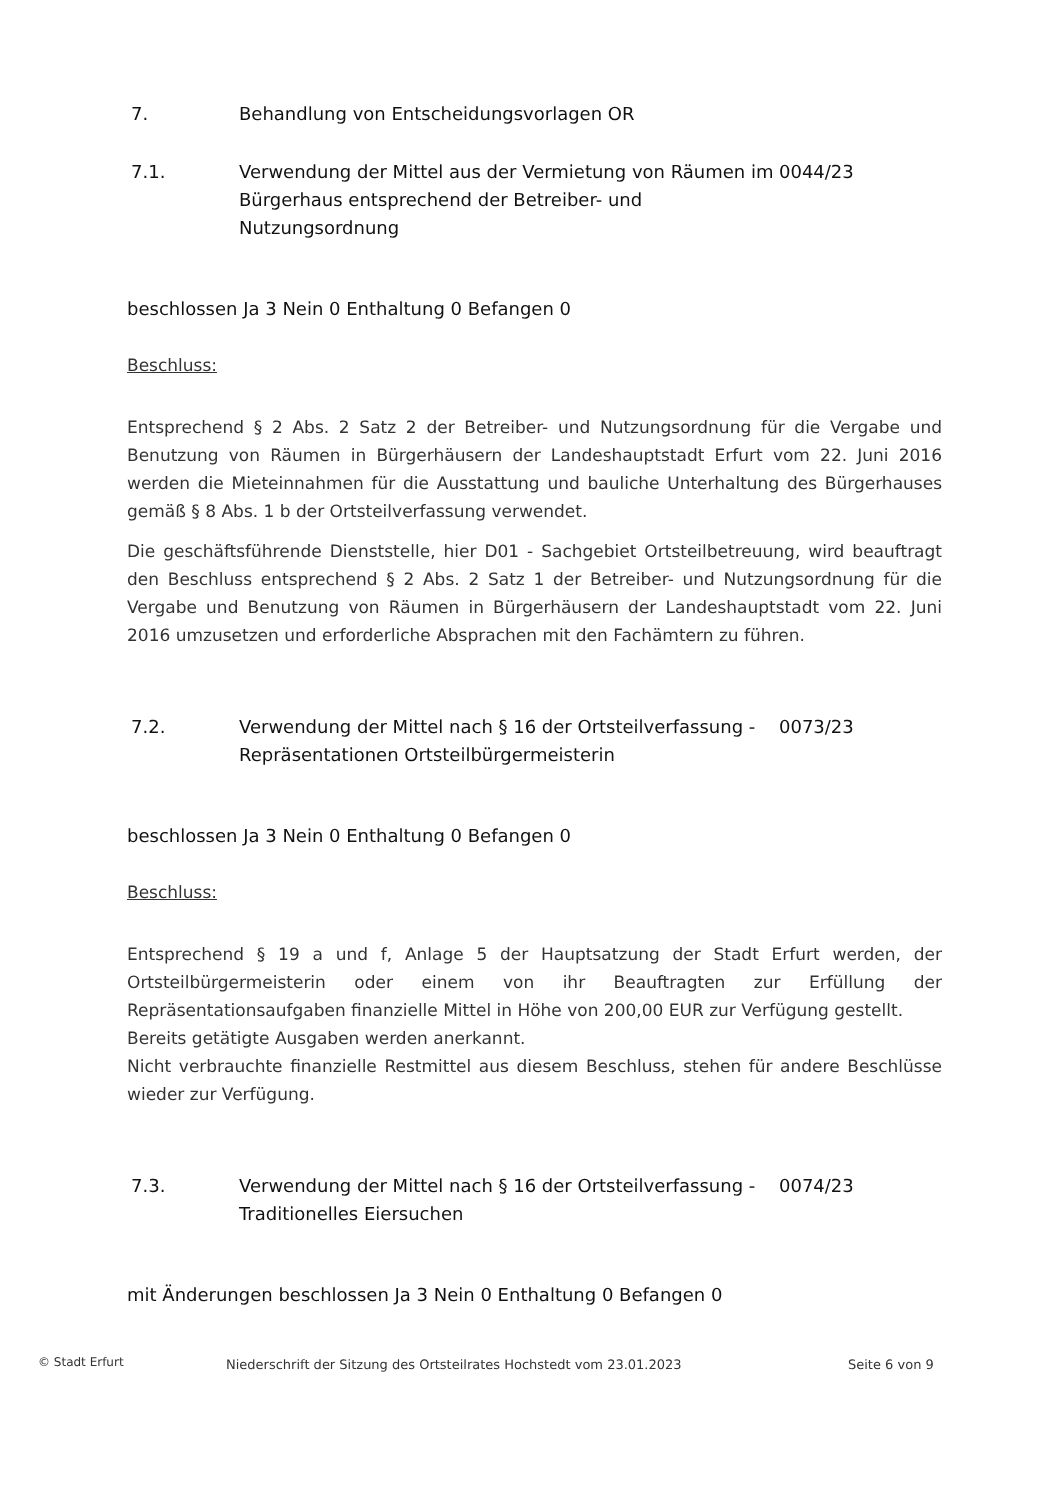7. Behandlung von Entscheidungsvorlagen OR
7.1. Verwendung der Mittel aus der Vermietung von Räumen im Bürgerhaus entsprechend der Betreiber- und Nutzungsordnung
0044/23
beschlossen Ja 3 Nein 0 Enthaltung 0 Befangen 0
Beschluss:
Entsprechend § 2 Abs. 2 Satz 2 der Betreiber- und Nutzungsordnung für die Vergabe und Benutzung von Räumen in Bürgerhäusern der Landeshauptstadt Erfurt vom 22. Juni 2016 werden die Mieteinnahmen für die Ausstattung und bauliche Unterhaltung des Bürgerhauses gemäß § 8 Abs. 1 b der Ortsteilverfassung verwendet.
Die geschäftsführende Dienststelle, hier D01 - Sachgebiet Ortsteilbetreuung, wird beauftragt den Beschluss entsprechend § 2 Abs. 2 Satz 1 der Betreiber- und Nutzungsordnung für die Vergabe und Benutzung von Räumen in Bürgerhäusern der Landeshauptstadt vom 22. Juni 2016 umzusetzen und erforderliche Absprachen mit den Fachämtern zu führen.
7.2. Verwendung der Mittel nach § 16 der Ortsteilverfassung - Repräsentationen Ortsteilbürgermeisterin
0073/23
beschlossen Ja 3 Nein 0 Enthaltung 0 Befangen 0
Beschluss:
Entsprechend § 19 a und f, Anlage 5 der Hauptsatzung der Stadt Erfurt werden, der Ortsteilbürgermeisterin oder einem von ihr Beauftragten zur Erfüllung der Repräsentationsaufgaben finanzielle Mittel in Höhe von 200,00 EUR zur Verfügung gestellt.
Bereits getätigte Ausgaben werden anerkannt.
Nicht verbrauchte finanzielle Restmittel aus diesem Beschluss, stehen für andere Beschlüsse wieder zur Verfügung.
7.3. Verwendung der Mittel nach § 16 der Ortsteilverfassung - Traditionelles Eiersuchen
0074/23
mit Änderungen beschlossen Ja 3 Nein 0 Enthaltung 0 Befangen 0
© Stadt Erfurt Niederschrift der Sitzung des Ortsteilrates Hochstedt vom 23.01.2023 Seite 6 von 9